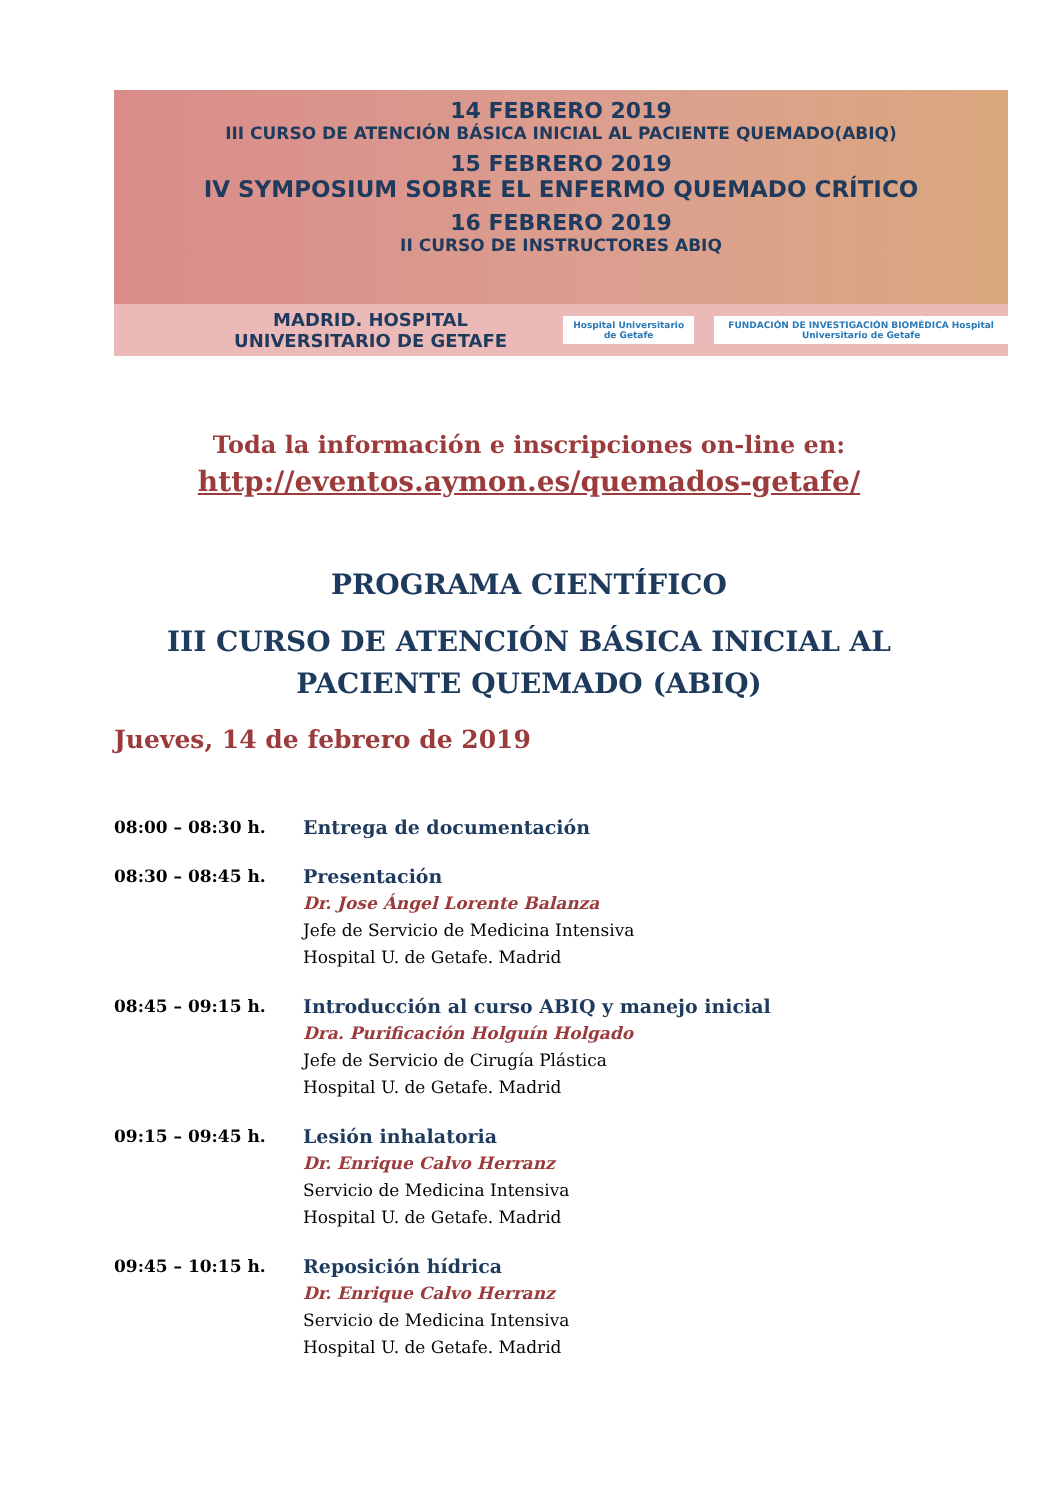14 FEBRERO 2019
III CURSO DE ATENCIÓN BÁSICA INICIAL AL PACIENTE QUEMADO(ABIQ)
15 FEBRERO 2019
IV SYMPOSIUM SOBRE EL ENFERMO QUEMADO CRÍTICO
16 FEBRERO 2019
II CURSO DE INSTRUCTORES ABIQ
MADRID. HOSPITAL UNIVERSITARIO DE GETAFE Hospital Universitario de Getafe FUNDACIÓN DE INVESTIGACIÓN BIOMÉDICA Hospital Universitario de Getafe
Toda la información e inscripciones on-line en:
http://eventos.aymon.es/quemados-getafe/
PROGRAMA CIENTÍFICO
III CURSO DE ATENCIÓN BÁSICA INICIAL AL PACIENTE QUEMADO (ABIQ)
Jueves, 14 de febrero de 2019
08:00 – 08:30 h. Entrega de documentación
08:30 – 08:45 h. Presentación
Dr. Jose Ángel Lorente Balanza
Jefe de Servicio de Medicina Intensiva
Hospital U. de Getafe. Madrid
08:45 – 09:15 h. Introducción al curso ABIQ y manejo inicial
Dra. Purificación Holguín Holgado
Jefe de Servicio de Cirugía Plástica
Hospital U. de Getafe. Madrid
09:15 – 09:45 h. Lesión inhalatoria
Dr. Enrique Calvo Herranz
Servicio de Medicina Intensiva
Hospital U. de Getafe. Madrid
09:45 – 10:15 h. Reposición hídrica
Dr. Enrique Calvo Herranz
Servicio de Medicina Intensiva
Hospital U. de Getafe. Madrid